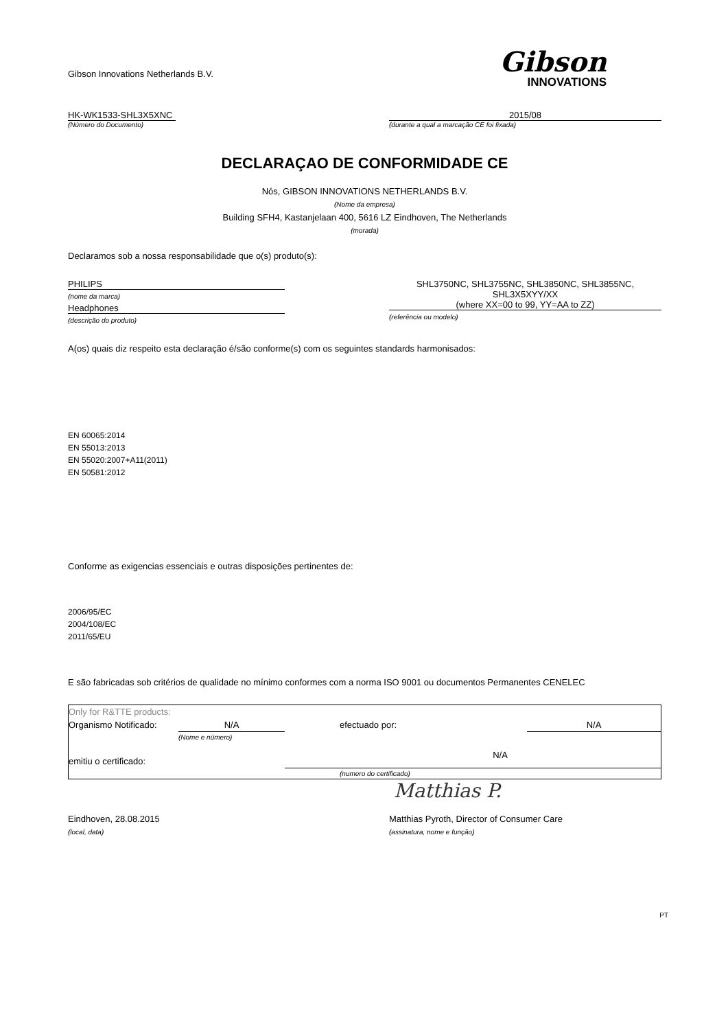Gibson Innovations Netherlands B.V.
Gibson
INNOVATIONS
HK-WK1533-SHL3X5XNC
(Número do Documento)
2015/08
(durante a qual a marcação CE foi fixada)
DECLARAÇAO DE CONFORMIDADE CE
Nós, GIBSON INNOVATIONS NETHERLANDS B.V.
(Nome da empresa)
Building SFH4, Kastanjelaan 400, 5616 LZ Eindhoven, The Netherlands
(morada)
Declaramos sob a nossa responsabilidade que o(s) produto(s):
PHILIPS
(nome da marca)
Headphones
(descrição do produto)
SHL3750NC, SHL3755NC, SHL3850NC, SHL3855NC,
SHL3X5XYY/XX
(where XX=00 to 99, YY=AA to ZZ)
(referência ou modelo)
A(os) quais diz respeito esta declaração é/são conforme(s) com os seguintes standards harmonisados:
EN 60065:2014
EN 55013:2013
EN 55020:2007+A11(2011)
EN 50581:2012
Conforme as exigencias essenciais e outras disposições pertinentes de:
2006/95/EC
2004/108/EC
2011/65/EU
E são fabricadas sob critérios de qualidade no mínimo conformes com a norma ISO 9001 ou documentos Permanentes CENELEC
| Only for R&TTE products: | | | |
| Organismo Notificado: | N/A | efectuado por: | N/A |
| | (Nome e número) | | |
| emitiu o certificado: | | N/A | |
| | | (numero do certificado) | |
Matthias P.
Eindhoven, 28.08.2015
(local, data)
Matthias Pyroth, Director of Consumer Care
(assinatura, nome e função)
PT